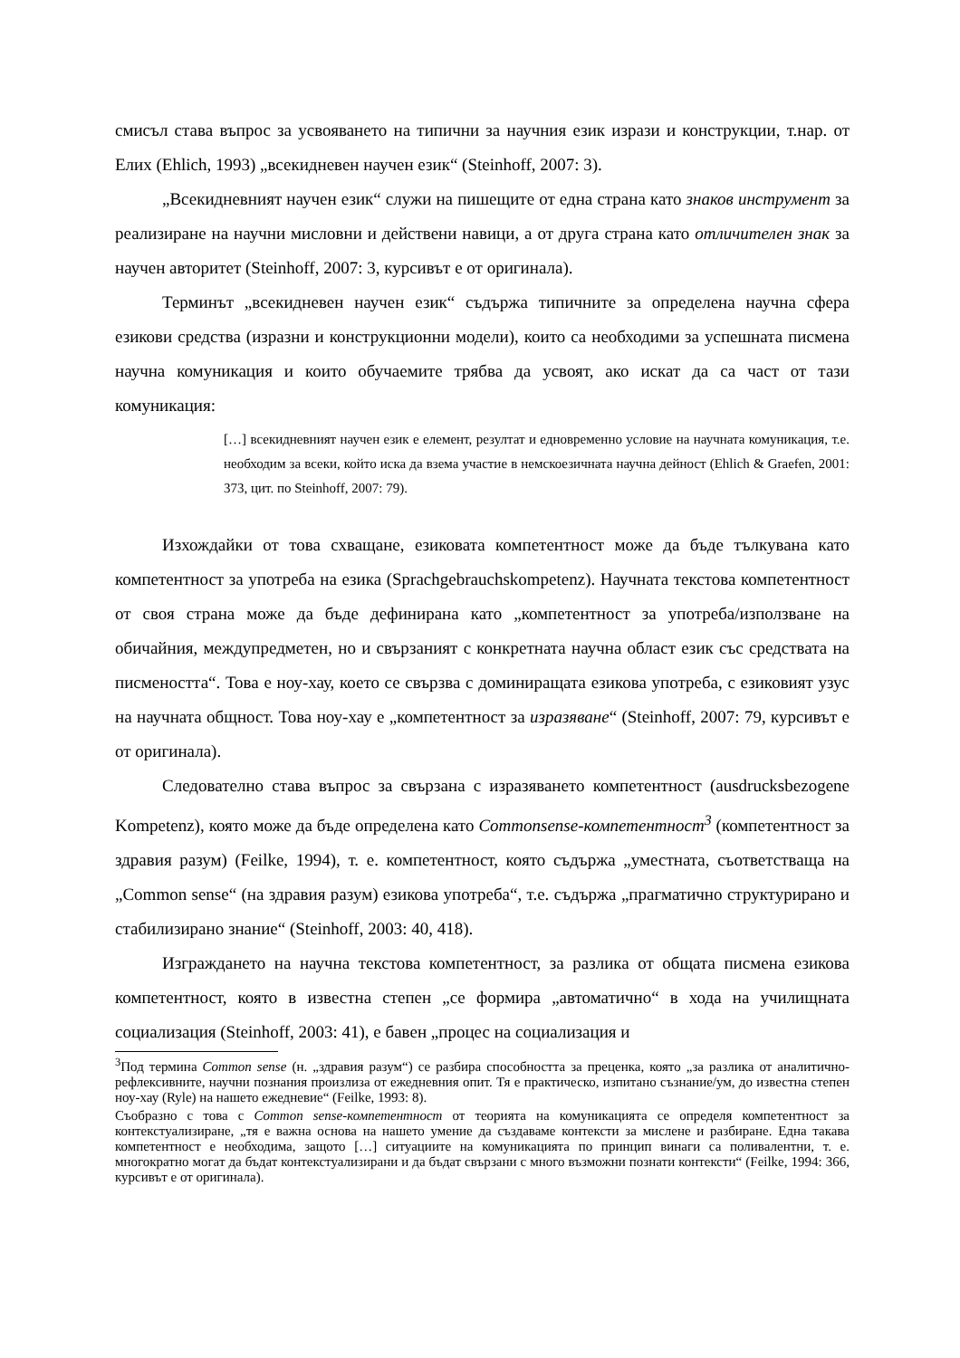смисъл става въпрос за усвояването на типични за научния език изрази и конструкции, т.нар. от Елих (Ehlich, 1993) „всекидневен научен език“ (Steinhoff, 2007: 3).
„Всекидневният научен език“ служи на пишещите от една страна като знаков инструмент за реализиране на научни мисловни и действени навици, а от друга страна като отличителен знак за научен авторитет (Steinhoff, 2007: 3, курсивът е от оригинала).
Терминът „всекидневен научен език“ съдържа типичните за определена научна сфера езикови средства (изразни и конструкционни модели), които са необходими за успешната писмена научна комуникация и които обучаемите трябва да усвоят, ако искат да са част от тази комуникация:
[…] всекидневният научен език е елемент, резултат и едновременно условие на научната комуникация, т.е. необходим за всеки, който иска да взема участие в немскоезичната научна дейност (Ehlich & Graefen, 2001: 373, цит. по Steinhoff, 2007: 79).
Изхождайки от това схващане, езиковата компетентност може да бъде тълкувана като компетентност за употреба на езика (Sprachgebrauchskompetenz). Научната текстова компетентност от своя страна може да бъде дефинирана като „компетентност за употреба/използване на обичайния, междупредметен, но и свързаният с конкретната научна област език със средствата на писмеността“. Това е ноу-хау, което се свързва с доминиращата езикова употреба, с езиковият узус на научната общност. Това ноу-хау е „компетентност за изразяване“ (Steinhoff, 2007: 79, курсивът е от оригинала).
Следователно става въпрос за свързана с изразяването компетентност (ausdrucksbezogene Kompetenz), която може да бъде определена като Commonsense-компетентност<sup>3</sup> (компетентност за здравия разум) (Feilke, 1994), т. е. компетентност, която съдържа „уместната, съответстваща на „Common sense“ (на здравия разум) езикова употреба“, т.е. съдържа „прагматично структурирано и стабилизирано знание“ (Steinhoff, 2003: 40, 418).
Изграждането на научна текстова компетентност, за разлика от общата писмена езикова компетентност, която в известна степен „се формира „автоматично“ в хода на училищната социализация (Steinhoff, 2003: 41), е бавен „процес на социализация и
<sup>3</sup> Под термина Common sense (н. „здравия разум“) се разбира способността за преценка, която „за разлика от аналитично-рефлексивните, научни познания произлиза от ежедневния опит. Тя е практическо, изпитано съзнание/ум, до известна степен ноу-хау (Ryle) на нашето ежедневие“ (Feilke, 1993: 8).
Съобразно с това с Common sense-компетентност от теорията на комуникацията се определя компетентност за контекстуализиране, „тя е важна основа на нашето умение да създаваме контексти за мислене и разбиране. Една такава компетентност е необходима, защото […] ситуациите на комуникацията по принцип винаги са поливалентни, т. е. многократно могат да бъдат контекстуализирани и да бъдат свързани с много възможни познати контексти“ (Feilke, 1994: 366, курсивът е от оригинала).